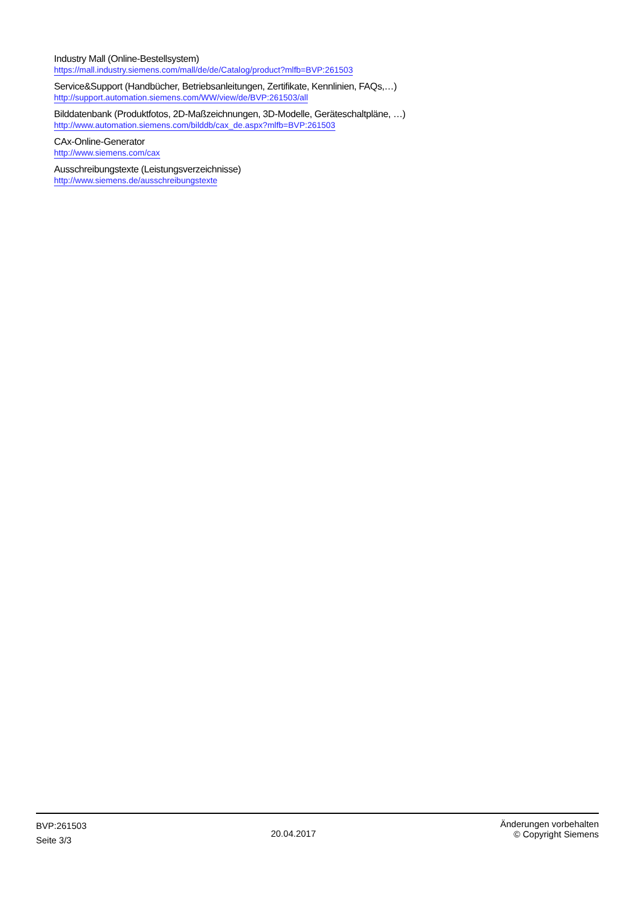Industry Mall (Online-Bestellsystem)
https://mall.industry.siemens.com/mall/de/de/Catalog/product?mlfb=BVP:261503
Service&Support (Handbücher, Betriebsanleitungen, Zertifikate, Kennlinien, FAQs,…)
http://support.automation.siemens.com/WW/view/de/BVP:261503/all
Bilddatenbank (Produktfotos, 2D-Maßzeichnungen, 3D-Modelle, Geräteschaltpläne, …)
http://www.automation.siemens.com/bilddb/cax_de.aspx?mlfb=BVP:261503
CAx-Online-Generator
http://www.siemens.com/cax
Ausschreibungstexte (Leistungsverzeichnisse)
http://www.siemens.de/ausschreibungstexte
BVP:261503
Seite 3/3
20.04.2017
Änderungen vorbehalten
© Copyright Siemens